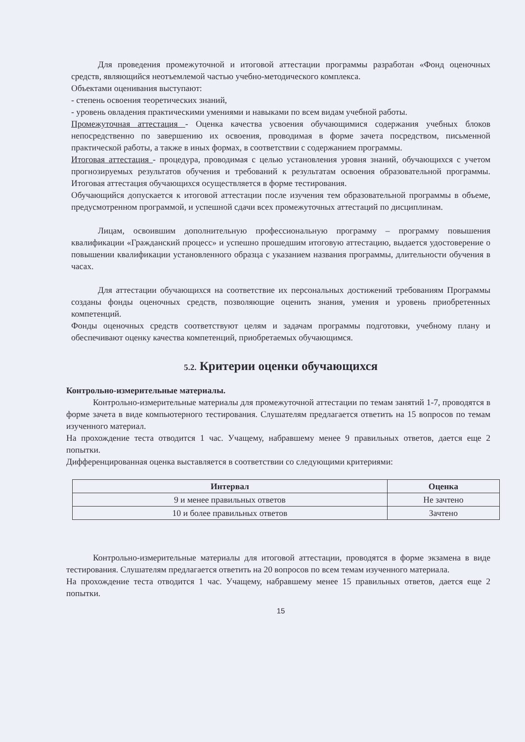Для проведения промежуточной и итоговой аттестации программы разработан «Фонд оценочных средств, являющийся неотъемлемой частью учебно-методического комплекса.
Объектами оценивания выступают:
- степень освоения теоретических знаний,
- уровень овладения практическими умениями и навыками по всем видам учебной работы.
Промежуточная аттестация - Оценка качества усвоения обучающимися содержания учебных блоков непосредственно по завершению их освоения, проводимая в форме зачета посредством, письменной практической работы, а также в иных формах, в соответствии с содержанием программы.
Итоговая аттестация - процедура, проводимая с целью установления уровня знаний, обучающихся с учетом прогнозируемых результатов обучения и требований к результатам освоения образовательной программы. Итоговая аттестация обучающихся осуществляется в форме тестирования.
Обучающийся допускается к итоговой аттестации после изучения тем образовательной программы в объеме, предусмотренном программой, и успешной сдачи всех промежуточных аттестаций по дисциплинам.
Лицам, освоившим дополнительную профессиональную программу – программу повышения квалификации «Гражданский процесс» и успешно прошедшим итоговую аттестацию, выдается удостоверение о повышении квалификации установленного образца с указанием названия программы, длительности обучения в часах.
Для аттестации обучающихся на соответствие их персональных достижений требованиям Программы созданы фонды оценочных средств, позволяющие оценить знания, умения и уровень приобретенных компетенций.
Фонды оценочных средств соответствуют целям и задачам программы подготовки, учебному плану и обеспечивают оценку качества компетенций, приобретаемых обучающимся.
5.2. Критерии оценки обучающихся
Контрольно-измерительные материалы.
Контрольно-измерительные материалы для промежуточной аттестации по темам занятий 1-7, проводятся в форме зачета в виде компьютерного тестирования. Слушателям предлагается ответить на 15 вопросов по темам изученного материал.
На прохождение теста отводится 1 час. Учащему, набравшему менее 9 правильных ответов, дается еще 2 попытки.
Дифференцированная оценка выставляется в соответствии со следующими критериями:
| Интервал | Оценка |
| --- | --- |
| 9 и менее правильных ответов | Не зачтено |
| 10 и более правильных ответов | Зачтено |
Контрольно-измерительные материалы для итоговой аттестации, проводятся в форме экзамена в виде тестирования. Слушателям предлагается ответить на 20 вопросов по всем темам изученного материала.
На прохождение теста отводится 1 час. Учащему, набравшему менее 15 правильных ответов, дается еще 2 попытки.
15